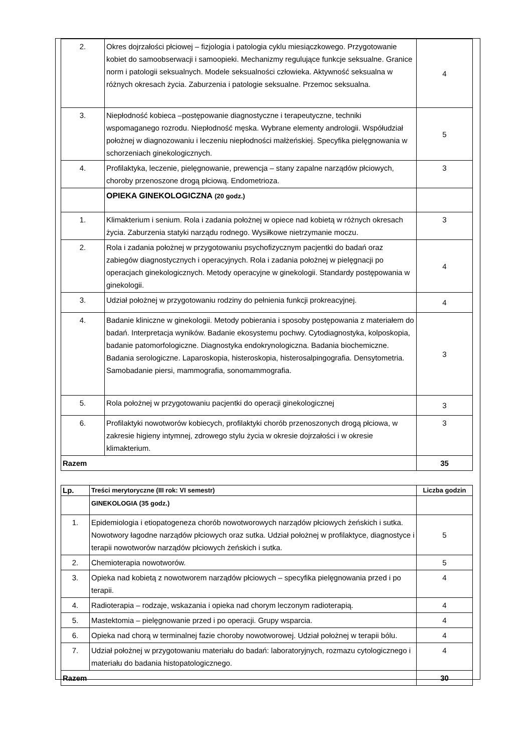| 2. | Okres dojrzałości płciowej – fizjologia i patologia cyklu miesiączkowego. Przygotowanie kobiet do samoobserwacji i samoopieki. Mechanizmy regulujące funkcje seksualne. Granice norm i patologii seksualnych. Modele seksualności człowieka. Aktywność seksualna w różnych okresach życia. Zaburzenia i patologie seksualne. Przemoc seksualna. | 4 |
| 3. | Niepłodność kobieca –postępowanie diagnostyczne i terapeutyczne, techniki wspomaganego rozrodu. Niepłodność męska. Wybrane elementy andrologii. Współudział położnej w diagnozowaniu i leczeniu niepłodności małżeńskiej. Specyfika pielęgnowania w schorzeniach ginekologicznych. | 5 |
| 4. | Profilaktyka, leczenie, pielęgnowanie, prewencja – stany zapalne narządów płciowych, choroby przenoszone drogą płciową. Endometrioza. | 3 |
| | OPIEKA GINEKOLOGICZNA (20 godz.) | |
| 1. | Klimakterium i senium. Rola i zadania położnej w opiece nad kobietą w różnych okresach życia. Zaburzenia statyki narządu rodnego. Wysiłkowe nietrzymanie moczu. | 3 |
| 2. | Rola i zadania położnej w przygotowaniu psychofizycznym pacjentki do badań oraz zabiegów diagnostycznych i operacyjnych. Rola i zadania położnej w pielęgnacji po operacjach ginekologicznych. Metody operacyjne w ginekologii. Standardy postępowania w ginekologii. | 4 |
| 3. | Udział położnej w przygotowaniu rodziny do pełnienia funkcji prokreacyjnej. | 4 |
| 4. | Badanie kliniczne w ginekologii. Metody pobierania i sposoby postępowania z materiałem do badań. Interpretacja wyników. Badanie ekosystemu pochwy. Cytodiagnostyka, kolposkopia, badanie patomorfologiczne. Diagnostyka endokrynologiczna. Badania biochemiczne. Badania serologiczne. Laparoskopia, histeroskopia, histerosalpingografia. Densytometria. Samobadanie piersi, mammografia, sonomammografia. | 3 |
| 5. | Rola położnej w przygotowaniu pacjentki do operacji ginekologicznej | 3 |
| 6. | Profilaktyki nowotworów kobiecych, profilaktyki chorób przenoszonych drogą płciowa, w zakresie higieny intymnej, zdrowego stylu życia w okresie dojrzałości i w okresie klimakterium. | 3 |
| Razem | | 35 |
| Lp. | Treści merytoryczne (III rok: VI semestr) | Liczba godzin |
| --- | --- | --- |
| | GINEKOLOGIA (35 godz.) | |
| 1. | Epidemiologia i etiopatogeneza chorób nowotworowych narządów płciowych żeńskich i sutka. Nowotwory łagodne narządów płciowych oraz sutka. Udział położnej w profilaktyce, diagnostyce i terapii nowotworów narządów płciowych żeńskich i sutka. | 5 |
| 2. | Chemioterapia nowotworów. | 5 |
| 3. | Opieka nad kobietą z nowotworem narządów płciowych – specyfika pielęgnowania przed i po terapii. | 4 |
| 4. | Radioterapia – rodzaje, wskazania i opieka nad chorym leczonym radioterapią. | 4 |
| 5. | Mastektomia – pielęgnowanie przed i po operacji. Grupy wsparcia. | 4 |
| 6. | Opieka nad chorą w terminalnej fazie choroby nowotworowej. Udział położnej w terapii bólu. | 4 |
| 7. | Udział położnej w przygotowaniu materiału do badań: laboratoryjnych, rozmazu cytologicznego i materiału do badania histopatologicznego. | 4 |
| Razem | | 30 |